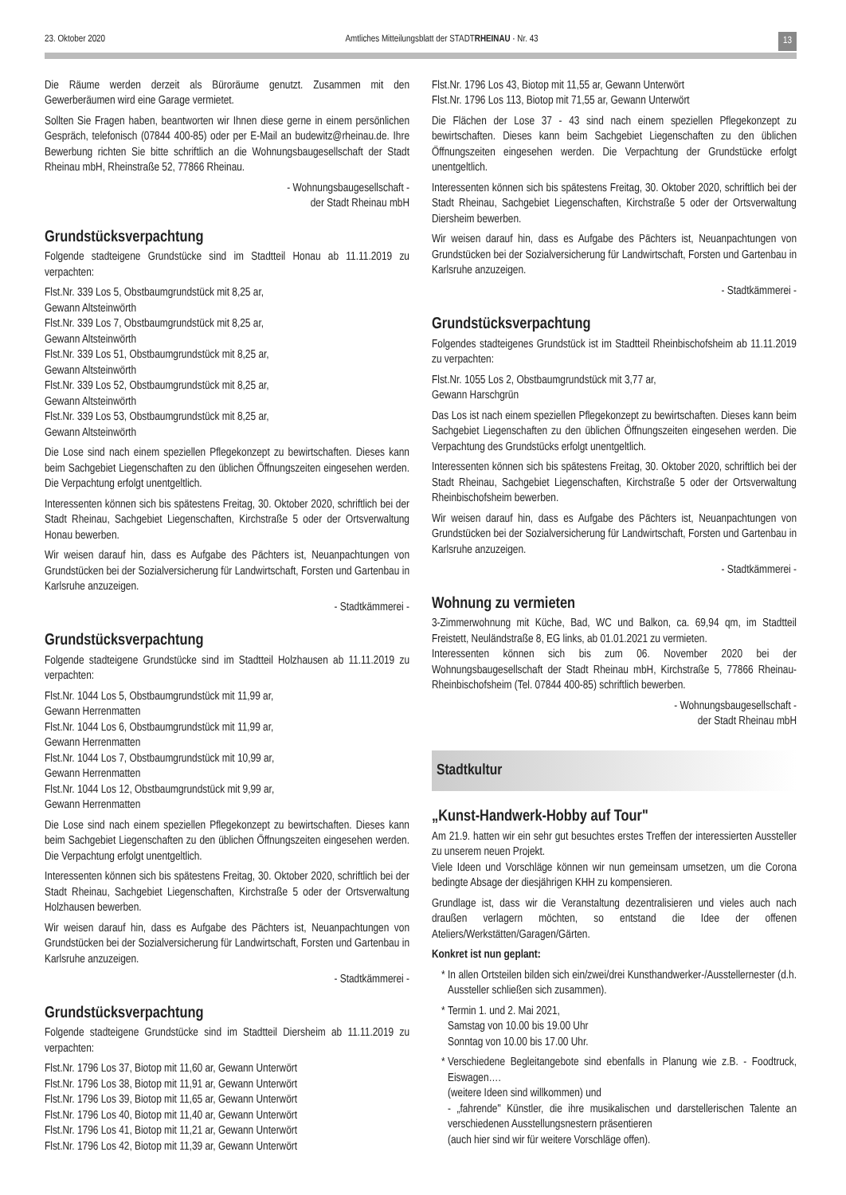23. Oktober 2020 Amtliches Mitteilungsblatt der STADTRHEINAU · Nr. 43 13
Die Räume werden derzeit als Büroräume genutzt. Zusammen mit den Gewerberäumen wird eine Garage vermietet.
Sollten Sie Fragen haben, beantworten wir Ihnen diese gerne in einem persönlichen Gespräch, telefonisch (07844 400-85) oder per E-Mail an budewitz@rheinau.de. Ihre Bewerbung richten Sie bitte schriftlich an die Wohnungsbaugesellschaft der Stadt Rheinau mbH, Rheinstraße 52, 77866 Rheinau.
- Wohnungsbaugesellschaft -
der Stadt Rheinau mbH
Grundstücksverpachtung
Folgende stadteigene Grundstücke sind im Stadtteil Honau ab 11.11.2019 zu verpachten:
Flst.Nr. 339 Los 5, Obstbaumgrundstück mit 8,25 ar,
Gewann Altsteinwörth
Flst.Nr. 339 Los 7, Obstbaumgrundstück mit 8,25 ar,
Gewann Altsteinwörth
Flst.Nr. 339 Los 51, Obstbaumgrundstück mit 8,25 ar,
Gewann Altsteinwörth
Flst.Nr. 339 Los 52, Obstbaumgrundstück mit 8,25 ar,
Gewann Altsteinwörth
Flst.Nr. 339 Los 53, Obstbaumgrundstück mit 8,25 ar,
Gewann Altsteinwörth
Die Lose sind nach einem speziellen Pflegekonzept zu bewirtschaften. Dieses kann beim Sachgebiet Liegenschaften zu den üblichen Öffnungszeiten eingesehen werden. Die Verpachtung erfolgt unentgeltlich.
Interessenten können sich bis spätestens Freitag, 30. Oktober 2020, schriftlich bei der Stadt Rheinau, Sachgebiet Liegenschaften, Kirchstraße 5 oder der Ortsverwaltung Honau bewerben.
Wir weisen darauf hin, dass es Aufgabe des Pächters ist, Neuanpachtungen von Grundstücken bei der Sozialversicherung für Landwirtschaft, Forsten und Gartenbau in Karlsruhe anzuzeigen.
- Stadtkämmerei -
Grundstücksverpachtung
Folgende stadteigene Grundstücke sind im Stadtteil Holzhausen ab 11.11.2019 zu verpachten:
Flst.Nr. 1044 Los 5, Obstbaumgrundstück mit 11,99 ar,
Gewann Herrenmatten
Flst.Nr. 1044 Los 6, Obstbaumgrundstück mit 11,99 ar,
Gewann Herrenmatten
Flst.Nr. 1044 Los 7, Obstbaumgrundstück mit 10,99 ar,
Gewann Herrenmatten
Flst.Nr. 1044 Los 12, Obstbaumgrundstück mit 9,99 ar,
Gewann Herrenmatten
Die Lose sind nach einem speziellen Pflegekonzept zu bewirtschaften. Dieses kann beim Sachgebiet Liegenschaften zu den üblichen Öffnungszeiten eingesehen werden. Die Verpachtung erfolgt unentgeltlich.
Interessenten können sich bis spätestens Freitag, 30. Oktober 2020, schriftlich bei der Stadt Rheinau, Sachgebiet Liegenschaften, Kirchstraße 5 oder der Ortsverwaltung Holzhausen bewerben.
Wir weisen darauf hin, dass es Aufgabe des Pächters ist, Neuanpachtungen von Grundstücken bei der Sozialversicherung für Landwirtschaft, Forsten und Gartenbau in Karlsruhe anzuzeigen.
- Stadtkämmerei -
Grundstücksverpachtung
Folgende stadteigene Grundstücke sind im Stadtteil Diersheim ab 11.11.2019 zu verpachten:
Flst.Nr. 1796 Los 37, Biotop mit 11,60 ar, Gewann Unterwört
Flst.Nr. 1796 Los 38, Biotop mit 11,91 ar, Gewann Unterwört
Flst.Nr. 1796 Los 39, Biotop mit 11,65 ar, Gewann Unterwört
Flst.Nr. 1796 Los 40, Biotop mit 11,40 ar, Gewann Unterwört
Flst.Nr. 1796 Los 41, Biotop mit 11,21 ar, Gewann Unterwört
Flst.Nr. 1796 Los 42, Biotop mit 11,39 ar, Gewann Unterwört
Flst.Nr. 1796 Los 43, Biotop mit 11,55 ar, Gewann Unterwört
Flst.Nr. 1796 Los 113, Biotop mit 71,55 ar, Gewann Unterwört
Die Flächen der Lose 37 - 43 sind nach einem speziellen Pflegekonzept zu bewirtschaften. Dieses kann beim Sachgebiet Liegenschaften zu den üblichen Öffnungszeiten eingesehen werden. Die Verpachtung der Grundstücke erfolgt unentgeltlich.
Interessenten können sich bis spätestens Freitag, 30. Oktober 2020, schriftlich bei der Stadt Rheinau, Sachgebiet Liegenschaften, Kirchstraße 5 oder der Ortsverwaltung Diersheim bewerben.
Wir weisen darauf hin, dass es Aufgabe des Pächters ist, Neuanpachtungen von Grundstücken bei der Sozialversicherung für Landwirtschaft, Forsten und Gartenbau in Karlsruhe anzuzeigen.
- Stadtkämmerei -
Grundstücksverpachtung
Folgendes stadteigenes Grundstück ist im Stadtteil Rheinbischofsheim ab 11.11.2019 zu verpachten:
Flst.Nr. 1055 Los 2, Obstbaumgrundstück mit 3,77 ar,
Gewann Harschgrün
Das Los ist nach einem speziellen Pflegekonzept zu bewirtschaften. Dieses kann beim Sachgebiet Liegenschaften zu den üblichen Öffnungszeiten eingesehen werden. Die Verpachtung des Grundstücks erfolgt unentgeltlich.
Interessenten können sich bis spätestens Freitag, 30. Oktober 2020, schriftlich bei der Stadt Rheinau, Sachgebiet Liegenschaften, Kirchstraße 5 oder der Ortsverwaltung Rheinbischofsheim bewerben.
Wir weisen darauf hin, dass es Aufgabe des Pächters ist, Neuanpachtungen von Grundstücken bei der Sozialversicherung für Landwirtschaft, Forsten und Gartenbau in Karlsruhe anzuzeigen.
- Stadtkämmerei -
Wohnung zu vermieten
3-Zimmerwohnung mit Küche, Bad, WC und Balkon, ca. 69,94 qm, im Stadtteil Freistett, Neuländstraße 8, EG links, ab 01.01.2021 zu vermieten.
Interessenten können sich bis zum 06. November 2020 bei der Wohnungsbaugesellschaft der Stadt Rheinau mbH, Kirchstraße 5, 77866 Rheinau-Rheinbischofsheim (Tel. 07844 400-85) schriftlich bewerben.
- Wohnungsbaugesellschaft -
der Stadt Rheinau mbH
Stadtkultur
„Kunst-Handwerk-Hobby auf Tour"
Am 21.9. hatten wir ein sehr gut besuchtes erstes Treffen der interessierten Aussteller zu unserem neuen Projekt.
Viele Ideen und Vorschläge können wir nun gemeinsam umsetzen, um die Corona bedingte Absage der diesjährigen KHH zu kompensieren.
Grundlage ist, dass wir die Veranstaltung dezentralisieren und vieles auch nach draußen verlagern möchten, so entstand die Idee der offenen Ateliers/Werkstätten/Garagen/Gärten.
Konkret ist nun geplant:
In allen Ortsteilen bilden sich ein/zwei/drei Kunsthandwerker-/Ausstellernester (d.h. Aussteller schließen sich zusammen).
Termin 1. und 2. Mai 2021,
Samstag von 10.00 bis 19.00 Uhr
Sonntag von 10.00 bis 17.00 Uhr.
Verschiedene Begleitangebote sind ebenfalls in Planung wie z.B. - Foodtruck, Eiswagen….
(weitere Ideen sind willkommen) und
- „fahrende" Künstler, die ihre musikalischen und darstellerischen Talente an verschiedenen Ausstellungsnestern präsentieren
(auch hier sind wir für weitere Vorschläge offen).